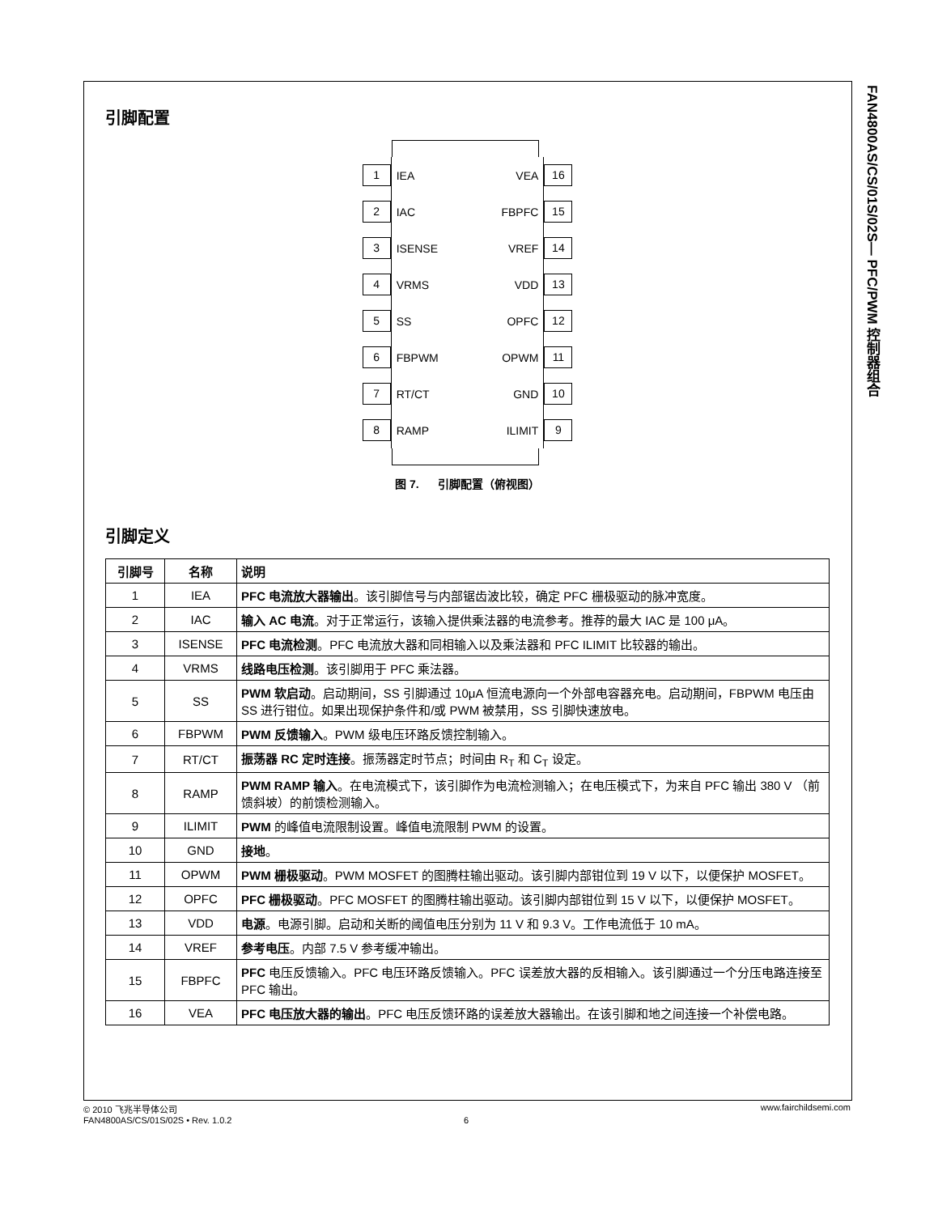FAN4800AS/CS/01S/02S— PFC/PWM 控制器组合
引脚配置
1
IEA VEA
16
2
IAC FBPFC
15
3
ISENSE VREF
14
4
VRMS VDD
13
5
SS OPFC
12
6
FBPWM OPWM
11
7
RT/CT GND
10
8
RAMP ILIMIT
9
图 7. 引脚配置（俯视图）
引脚定义
| 引脚号 | 名称 | 说明 |
| --- | --- | --- |
| 1 | IEA | PFC 电流放大器输出 。该引脚信号与内部锯齿波比较，确定 PFC 栅极驱动的脉冲宽度。 |
| 2 | IAC | 输入 AC 电流 。对于正常运行，该输入提供乘法器的电流参考。推荐的最大 IAC 是 100 μA。 |
| 3 | ISENSE | PFC 电流检测 。PFC 电流放大器和同相输入以及乘法器和 PFC ILIMIT 比较器的输出。 |
| 4 | VRMS | 线路电压检测 。该引脚用于 PFC 乘法器。 |
| 5 | SS | PWM 软启动 。启动期间，SS 引脚通过 10μA 恒流电源向一个外部电容器充电。启动期间，FBPWM 电压由 SS 进行钳位。如果出现保护条件和/或 PWM 被禁用，SS 引脚快速放电。 |
| 6 | FBPWM | PWM 反馈输入 。PWM 级电压环路反馈控制输入。 |
| 7 | RT/CT | 振荡器 RC 定时连接 。振荡器定时节点；时间由 R<sub>T</sub> 和 C<sub>T</sub> 设定。 |
| 8 | RAMP | PWM RAMP 输入 。在电流模式下，该引脚作为电流检测输入；在电压模式下，为来自 PFC 输出 380 V （前馈斜坡）的前馈检测输入。 |
| 9 | ILIMIT | PWM 的峰值电流限制设置。峰值电流限制 PWM 的设置。 |
| 10 | GND | 接地 。 |
| 11 | OPWM | PWM 栅极驱动 。PWM MOSFET 的图腾柱输出驱动。该引脚内部钳位到 19 V 以下，以便保护 MOSFET。 |
| 12 | OPFC | PFC 栅极驱动 。PFC MOSFET 的图腾柱输出驱动。该引脚内部钳位到 15 V 以下，以便保护 MOSFET。 |
| 13 | VDD | 电源 。电源引脚。启动和关断的阈值电压分别为 11 V 和 9.3 V。工作电流低于 10 mA。 |
| 14 | VREF | 参考电压 。内部 7.5 V 参考缓冲输出。 |
| 15 | FBPFC | PFC 电压反馈输入。PFC 电压环路反馈输入。PFC 误差放大器的反相输入。该引脚通过一个分压电路连接至 PFC 输出。 |
| 16 | VEA | PFC 电压放大器的输出 。PFC 电压反馈环路的误差放大器输出。在该引脚和地之间连接一个补偿电路。 |
© 2010 飞兆半导体公司 www.fairchildsemi.com
FAN4800AS/CS/01S/02S • Rev. 1.0.2 6